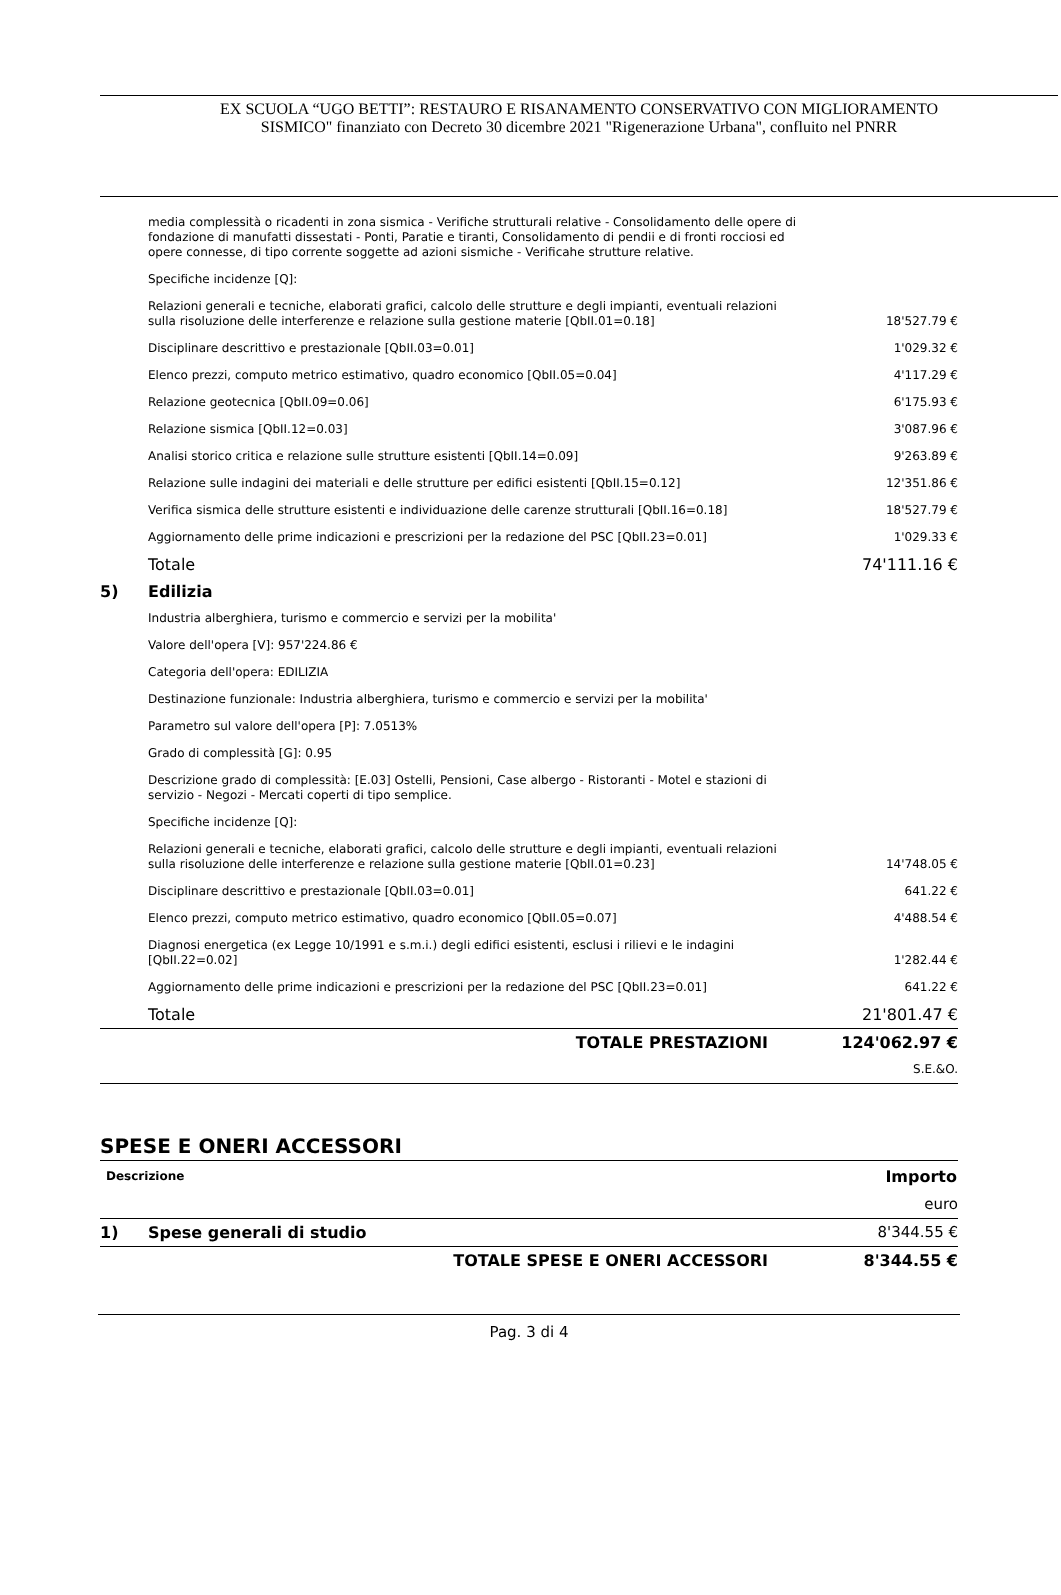EX SCUOLA “UGO BETTI”: RESTAURO E RISANAMENTO CONSERVATIVO CON MIGLIORAMENTO
SISMICO" finanziato con Decreto 30 dicembre 2021 "Rigenerazione Urbana", confluito nel PNRR
| | media complessità o ricadenti in zona sismica - Verifiche strutturali relative - Consolidamento delle opere di fondazione di manufatti dissestati - Ponti, Paratie e tiranti, Consolidamento di pendii e di fronti rocciosi ed opere connesse, di tipo corrente soggette ad azioni sismiche - Verificahe strutture relative. | |
| | Specifiche incidenze [Q]: | |
| | Relazioni generali e tecniche, elaborati grafici, calcolo delle strutture e degli impianti, eventuali relazioni sulla risoluzione delle interferenze e relazione sulla gestione materie [QbII.01=0.18] | 18'527.79 € |
| | Disciplinare descrittivo e prestazionale [QbII.03=0.01] | 1'029.32 € |
| | Elenco prezzi, computo metrico estimativo, quadro economico [QbII.05=0.04] | 4'117.29 € |
| | Relazione geotecnica [QbII.09=0.06] | 6'175.93 € |
| | Relazione sismica [QbII.12=0.03] | 3'087.96 € |
| | Analisi storico critica e relazione sulle strutture esistenti [QbII.14=0.09] | 9'263.89 € |
| | Relazione sulle indagini dei materiali e delle strutture per edifici esistenti [QbII.15=0.12] | 12'351.86 € |
| | Verifica sismica delle strutture esistenti e individuazione delle carenze strutturali [QbII.16=0.18] | 18'527.79 € |
| | Aggiornamento delle prime indicazioni e prescrizioni per la redazione del PSC [QbII.23=0.01] | 1'029.33 € |
| | Totale | 74'111.16 € |
| 5) | Edilizia | |
| | Industria alberghiera, turismo e commercio e servizi per la mobilita' | |
| | Valore dell'opera [V]: 957'224.86 € | |
| | Categoria dell'opera: EDILIZIA | |
| | Destinazione funzionale: Industria alberghiera, turismo e commercio e servizi per la mobilita' | |
| | Parametro sul valore dell'opera [P]: 7.0513% | |
| | Grado di complessità [G]: 0.95 | |
| | Descrizione grado di complessità: [E.03] Ostelli, Pensioni, Case albergo - Ristoranti - Motel e stazioni di servizio - Negozi - Mercati coperti di tipo semplice. | |
| | Specifiche incidenze [Q]: | |
| | Relazioni generali e tecniche, elaborati grafici, calcolo delle strutture e degli impianti, eventuali relazioni sulla risoluzione delle interferenze e relazione sulla gestione materie [QbII.01=0.23] | 14'748.05 € |
| | Disciplinare descrittivo e prestazionale [QbII.03=0.01] | 641.22 € |
| | Elenco prezzi, computo metrico estimativo, quadro economico [QbII.05=0.07] | 4'488.54 € |
| | Diagnosi energetica (ex Legge 10/1991 e s.m.i.) degli edifici esistenti, esclusi i rilievi e le indagini [QbII.22=0.02] | 1'282.44 € |
| | Aggiornamento delle prime indicazioni e prescrizioni per la redazione del PSC [QbII.23=0.01] | 641.22 € |
| | Totale | 21'801.47 € |
| | TOTALE PRESTAZIONI | 124'062.97 € |
| | | S.E.&O. |
SPESE E ONERI ACCESSORI
| Descrizione | | Importo |
| --- | --- | --- |
| | | euro |
| 1) | Spese generali di studio | 8'344.55 € |
| | TOTALE SPESE E ONERI ACCESSORI | 8'344.55 € |
Pag. 3 di 4